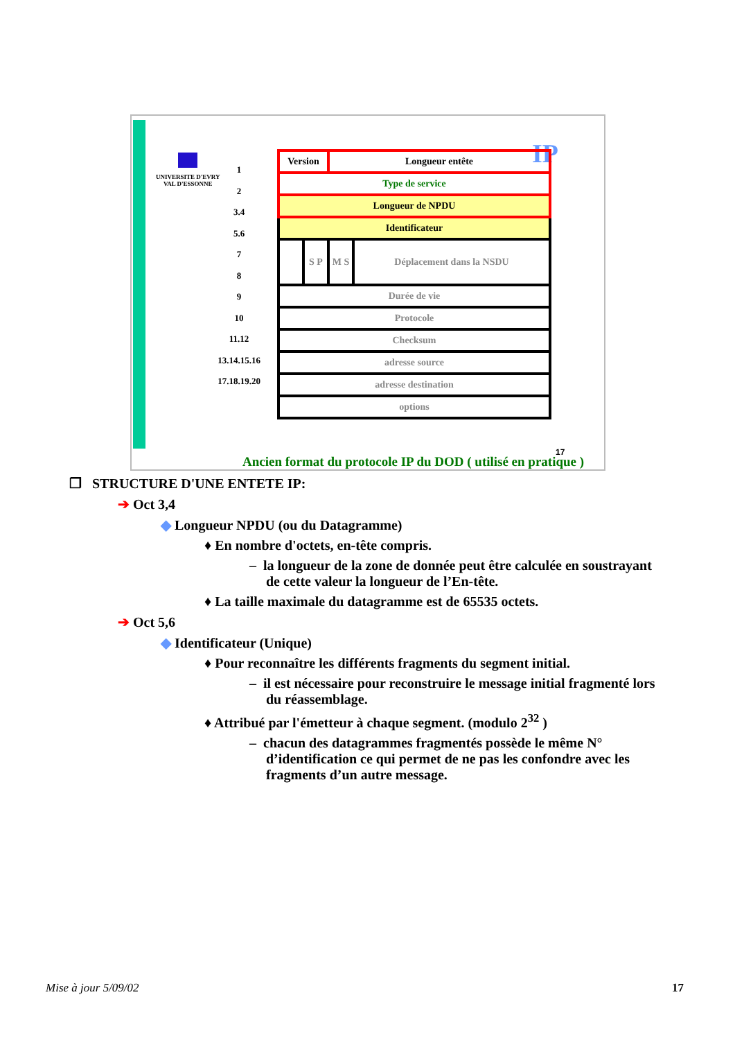UNIVERSITE D'EVRY
VAL D'ESSONNE
IP
1
2
3.4
5.6
7
8
9
10
11.12
13.14.15.16
17.18.19.20
| Version | | Longueur entête | |
| Type de service | | | |
| Longueur de NPDU | | | |
| Identificateur | | | |
| | S P | M S | Déplacement dans la NSDU |
| Durée de vie | | | |
| Protocole | | | |
| Checksum | | | |
| adresse source | | | |
| adresse destination | | | |
| options | | | |
17
Ancien format du protocole IP du DOD ( utilisé en pratique )
❐ STRUCTURE D'UNE ENTETE IP:
➔ Oct 3,4
◆ Longueur NPDU (ou du Datagramme)
♦ En nombre d'octets, en-tête compris.
– la longueur de la zone de donnée peut être calculée en soustrayant de cette valeur la longueur de l’En-tête.
♦ La taille maximale du datagramme est de 65535 octets.
➔ Oct 5,6
◆ Identificateur (Unique)
♦ Pour reconnaître les différents fragments du segment initial.
– il est nécessaire pour reconstruire le message initial fragmenté lors du réassemblage.
♦ Attribué par l'émetteur à chaque segment. (modulo 2<sup>32</sup> )
– chacun des datagrammes fragmentés possède le même N° d’identification ce qui permet de ne pas les confondre avec les fragments d’un autre message.
Mise à jour 5/09/02 17